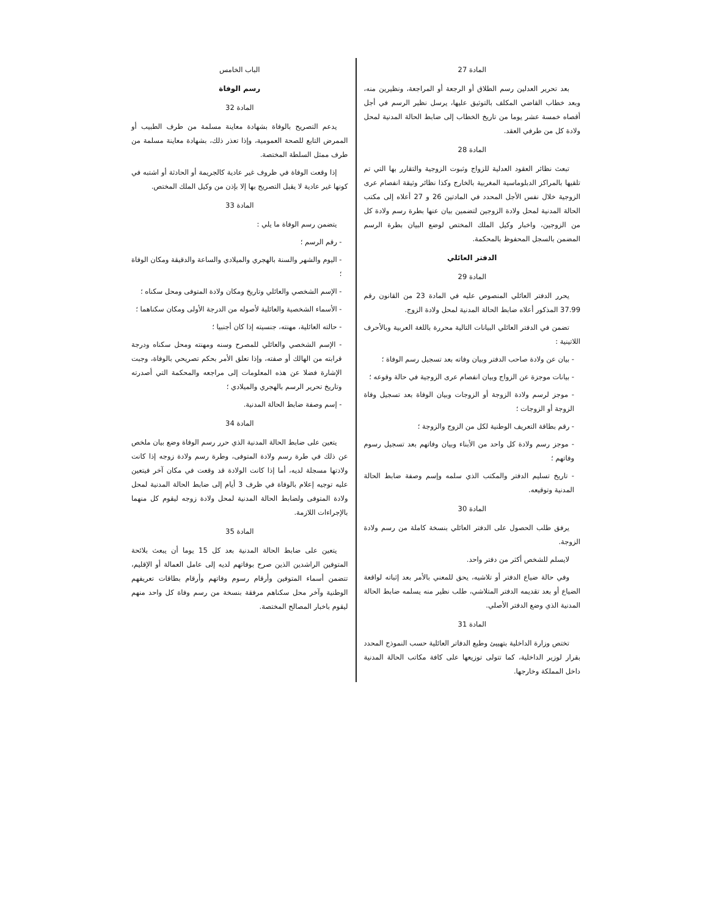المادة 27
بعد تحرير العدلين رسم الطلاق أو الرجعة أو المراجعة، ونظيرين منه، وبعد خطاب القاضي المكلف بالتوثيق عليها، يرسل نظير الرسم في أجل أقصاه خمسة عشر يوما من تاريخ الخطاب إلى ضابط الحالة المدنية لمحل ولادة كل من طرفي العقد.
المادة 28
تبعث نظائر العقود العدلية للزواج وثبوت الزوجية والتقارر بها التي تم تلقيها بالمراكز الدبلوماسية المغربية بالخارج وكذا نظائر وثيقة انفصام عرى الزوجية خلال نفس الأجل المحدد في المادتين 26 و 27 أعلاه إلى مكتب الحالة المدنية لمحل ولادة الزوجين لتضمين بيان عنها بطرة رسم ولادة كل من الزوجين، واخبار وكيل الملك المختص لوضع البيان بطرة الرسم المضمن بالسجل المحفوظ بالمحكمة.
الدفتر العائلي
المادة 29
يحرر الدفتر العائلي المنصوص عليه في المادة 23 من القانون رقم 37.99 المذكور أعلاه ضابط الحالة المدنية لمحل ولادة الزوج.
تضمن في الدفتر العائلي البيانات التالية محررة باللغة العربية وبالأحرف اللاتينية :
- بيان عن ولادة صاحب الدفتر وبيان وفاته بعد تسجيل رسم الوفاة ؛
- بيانات موجزة عن الزواج وبيان انفصام عرى الزوجية في حالة وقوعه ؛
- موجز لرسم ولادة الزوجة أو الزوجات وبيان الوفاة بعد تسجيل وفاة الزوجة أو الزوجات ؛
- رقم بطاقة التعريف الوطنية لكل من الزوج والزوجة ؛
- موجز رسم ولادة كل واحد من الأبناء وبيان وفاتهم بعد تسجيل رسوم وفاتهم ؛
- تاريخ تسليم الدفتر والمكتب الذي سلمه وإسم وصفة ضابط الحالة المدنية وتوقيعه.
المادة 30
يرفق طلب الحصول على الدفتر العائلي بنسخة كاملة من رسم ولادة الزوجة.
لايسلم للشخص أكثر من دفتر واحد.
وفي حالة ضياع الدفتر أو تلاشيه، يحق للمعني بالأمر بعد إثباته لواقعة الضياع أو بعد تقديمه الدفتر المتلاشي، طلب نظير منه يسلمه ضابط الحالة المدنية الذي وضع الدفتر الأصلي.
المادة 31
تختص وزارة الداخلية بتهييئ وطبع الدفاتر العائلية حسب النموذج المحدد بقرار لوزير الداخلية، كما تتولى توزيعها على كافة مكاتب الحالة المدنية داخل المملكة وخارجها.
الباب الخامس
رسم الوفاة
المادة 32
يدعم التصريح بالوفاة بشهادة معاينة مسلمة من طرف الطبيب أو الممرض التابع للصحة العمومية، وإذا تعذر ذلك، بشهادة معاينة مسلمة من طرف ممثل السلطة المختصة.
إذا وقعت الوفاة في ظروف غير عادية كالجريمة أو الحادثة أو اشتبه في كونها غير عادية لا يقبل التصريح بها إلا بإذن من وكيل الملك المختص.
المادة 33
يتضمن رسم الوفاة ما يلي :
- رقم الرسم ؛
- اليوم والشهر والسنة بالهجري والميلادي والساعة والدقيقة ومكان الوفاة ؛
- الإسم الشخصي والعائلي وتاريخ ومكان ولادة المتوفى ومحل سكناه ؛
- الأسماء الشخصية والعائلية لأصوله من الدرجة الأولى ومكان سكناهما ؛
- حالته العائلية، مهنته، جنسيته إذا كان أجنبيا ؛
- الإسم الشخصي والعائلي للمصرح وسنه ومهنته ومحل سكناه ودرجة قرابته من الهالك أو صفته، وإذا تعلق الأمر بحكم تصريحي بالوفاة، وجبت الإشارة فضلا عن هذه المعلومات إلى مراجعه والمحكمة التي أصدرته وتاريخ تحرير الرسم بالهجري والميلادي ؛
- إسم وصفة ضابط الحالة المدنية.
المادة 34
يتعين على ضابط الحالة المدنية الذي حرر رسم الوفاة وضع بيان ملخص عن ذلك في طرة رسم ولادة المتوفى، وطرة رسم ولادة زوجه إذا كانت ولادتها مسجلة لديه، أما إذا كانت الولادة قد وقعت في مكان آخر فيتعين عليه توجيه إعلام بالوفاة في ظرف 3 أيام إلى ضابط الحالة المدنية لمحل ولادة المتوفى ولضابط الحالة المدنية لمحل ولادة زوجه ليقوم كل منهما بالإجراءات اللازمة.
المادة 35
يتعين على ضابط الحالة المدنية بعد كل 15 يوما أن يبعث بلائحة المتوفين الراشدين الذين صرح بوفاتهم لديه إلى عامل العمالة أو الإقليم، تتضمن أسماء المتوفين وأرقام رسوم وفاتهم وأرقام بطاقات تعريفهم الوطنية وآخر محل سكناهم مرفقة بنسخة من رسم وفاة كل واحد منهم ليقوم باخبار المصالح المختصة.